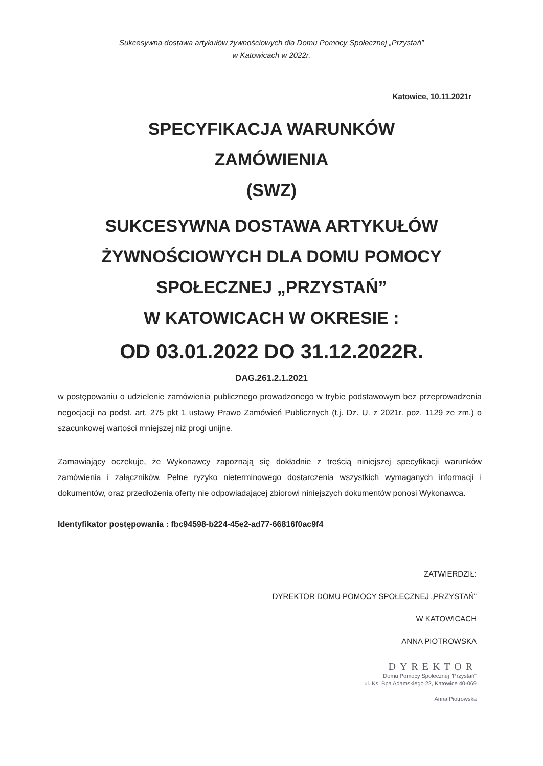Sukcesywna dostawa artykułów żywnościowych dla Domu Pomocy Społecznej „Przystań”
w Katowicach w 2022r.
Katowice, 10.11.2021r
SPECYFIKACJA WARUNKÓW
ZAMÓWIENIA
(SWZ)
SUKCESYWNA DOSTAWA ARTYKUŁÓW
ŻYWNOŚCIOWYCH DLA DOMU POMOCY
SPOŁECZNEJ „PRZYSTAŃ”
W KATOWICACH W OKRESIE :
OD 03.01.2022 DO 31.12.2022R.
DAG.261.2.1.2021
w postępowaniu o udzielenie zamówienia publicznego prowadzonego w trybie podstawowym bez przeprowadzenia negocjacji na podst. art. 275 pkt 1 ustawy Prawo Zamówień Publicznych (t.j. Dz. U. z 2021r. poz. 1129 ze zm.) o szacunkowej wartości mniejszej niż progi unijne.
Zamawiający oczekuje, że Wykonawcy zapoznają się dokładnie z treścią niniejszej specyfikacji warunków zamówienia i załączników. Pełne ryzyko nieterminowego dostarczenia wszystkich wymaganych informacji i dokumentów, oraz przedłożenia oferty nie odpowiadającej zbiorowi niniejszych dokumentów ponosi Wykonawca.
Identyfikator postępowania : fbc94598-b224-45e2-ad77-66816f0ac9f4
ZATWIERDZIŁ:
DYREKTOR DOMU POMOCY SPOŁECZNEJ „PRZYSTAŃ”
W KATOWICACH
ANNA PIOTROWSKA
DYREKTOR
Domu Pomocy Społecznej "Przystań"
ul. Ks. Bpa Adamskiego 22, Katowice 40-069
Anna Piotrowska